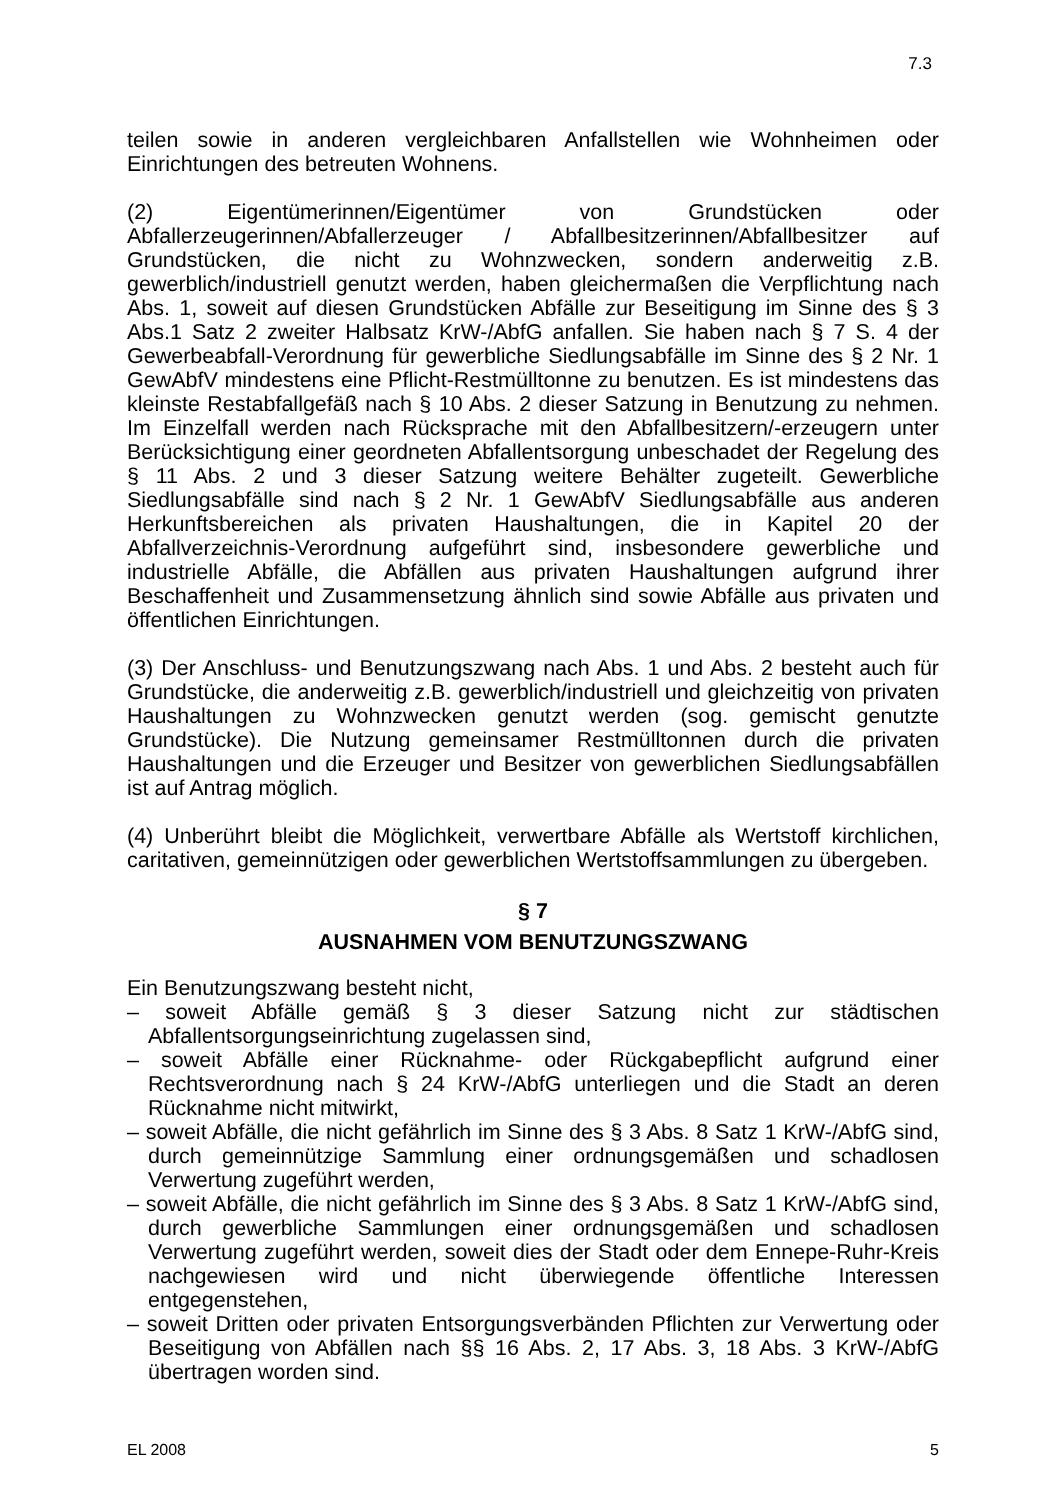7.3
teilen sowie in anderen vergleichbaren Anfallstellen wie Wohnheimen oder Einrichtungen des betreuten Wohnens.
(2) Eigentümerinnen/Eigentümer von Grundstücken oder Abfallerzeugerinnen/Abfallerzeuger / Abfallbesitzerinnen/Abfallbesitzer auf Grundstücken, die nicht zu Wohnzwecken, sondern anderweitig z.B. gewerblich/industriell genutzt werden, haben gleichermaßen die Verpflichtung nach Abs. 1, soweit auf diesen Grundstücken Abfälle zur Beseitigung im Sinne des § 3 Abs.1 Satz 2 zweiter Halbsatz KrW-/AbfG anfallen. Sie haben nach § 7 S. 4 der Gewerbeabfall-Verordnung für gewerbliche Siedlungsabfälle im Sinne des § 2 Nr. 1 GewAbfV mindestens eine Pflicht-Restmülltonne zu benutzen. Es ist mindestens das kleinste Restabfallgefäß nach § 10 Abs. 2 dieser Satzung in Benutzung zu nehmen. Im Einzelfall werden nach Rücksprache mit den Abfallbesitzern/-erzeugern unter Berücksichtigung einer geordneten Abfallentsorgung unbeschadet der Regelung des § 11 Abs. 2 und 3 dieser Satzung weitere Behälter zugeteilt. Gewerbliche Siedlungsabfälle sind nach § 2 Nr. 1 GewAbfV Siedlungsabfälle aus anderen Herkunftsbereichen als privaten Haushaltungen, die in Kapitel 20 der Abfallverzeichnis-Verordnung aufgeführt sind, insbesondere gewerbliche und industrielle Abfälle, die Abfällen aus privaten Haushaltungen aufgrund ihrer Beschaffenheit und Zusammensetzung ähnlich sind sowie Abfälle aus privaten und öffentlichen Einrichtungen.
(3) Der Anschluss- und Benutzungszwang nach Abs. 1 und Abs. 2 besteht auch für Grundstücke, die anderweitig z.B. gewerblich/industriell und gleichzeitig von privaten Haushaltungen zu Wohnzwecken genutzt werden (sog. gemischt genutzte Grundstücke). Die Nutzung gemeinsamer Restmülltonnen durch die privaten Haushaltungen und die Erzeuger und Besitzer von gewerblichen Siedlungsabfällen ist auf Antrag möglich.
(4) Unberührt bleibt die Möglichkeit, verwertbare Abfälle als Wertstoff kirchlichen, caritativen, gemeinnützigen oder gewerblichen Wertstoffsammlungen zu übergeben.
§ 7
AUSNAHMEN VOM BENUTZUNGSZWANG
Ein Benutzungszwang besteht nicht,
– soweit Abfälle gemäß § 3 dieser Satzung nicht zur städtischen Abfallentsorgungseinrichtung zugelassen sind,
– soweit Abfälle einer Rücknahme- oder Rückgabepflicht aufgrund einer Rechtsverordnung nach § 24 KrW-/AbfG unterliegen und die Stadt an deren Rücknahme nicht mitwirkt,
– soweit Abfälle, die nicht gefährlich im Sinne des § 3 Abs. 8 Satz 1 KrW-/AbfG sind, durch gemeinnützige Sammlung einer ordnungsgemäßen und schadlosen Verwertung zugeführt werden,
– soweit Abfälle, die nicht gefährlich im Sinne des § 3 Abs. 8 Satz 1 KrW-/AbfG sind, durch gewerbliche Sammlungen einer ordnungsgemäßen und schadlosen Verwertung zugeführt werden, soweit dies der Stadt oder dem Ennepe-Ruhr-Kreis nachgewiesen wird und nicht überwiegende öffentliche Interessen entgegenstehen,
– soweit Dritten oder privaten Entsorgungsverbänden Pflichten zur Verwertung oder Beseitigung von Abfällen nach §§ 16 Abs. 2, 17 Abs. 3, 18 Abs. 3 KrW-/AbfG übertragen worden sind.
EL 2008 5